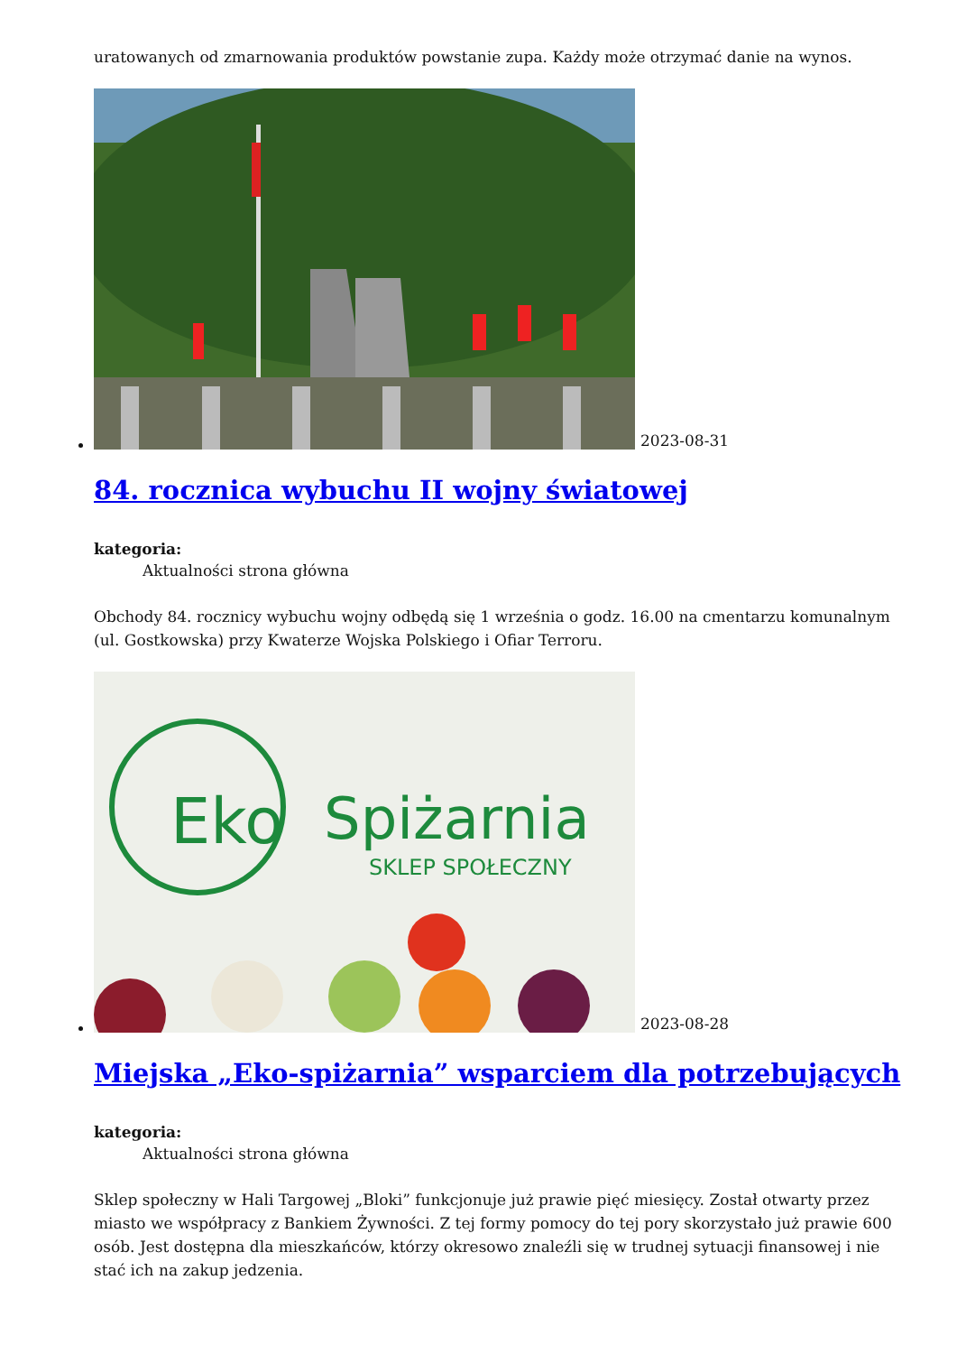uratowanych od zmarnowania produktów powstanie zupa. Każdy może otrzymać danie na wynos.
2023-08-31
84. rocznica wybuchu II wojny światowej
kategoria:
Aktualności strona główna
Obchody 84. rocznicy wybuchu wojny odbędą się 1 września o godz. 16.00 na cmentarzu komunalnym (ul. Gostkowska) przy Kwaterze Wojska Polskiego i Ofiar Terroru.
Eko
Spiżarnia
SKLEP SPOŁECZNY
2023-08-28
Miejska „Eko-spiżarnia” wsparciem dla potrzebujących
kategoria:
Aktualności strona główna
Sklep społeczny w Hali Targowej „Bloki” funkcjonuje już prawie pięć miesięcy. Został otwarty przez miasto we współpracy z Bankiem Żywności. Z tej formy pomocy do tej pory skorzystało już prawie 600 osób. Jest dostępna dla mieszkańców, którzy okresowo znaleźli się w trudnej sytuacji finansowej i nie stać ich na zakup jedzenia.